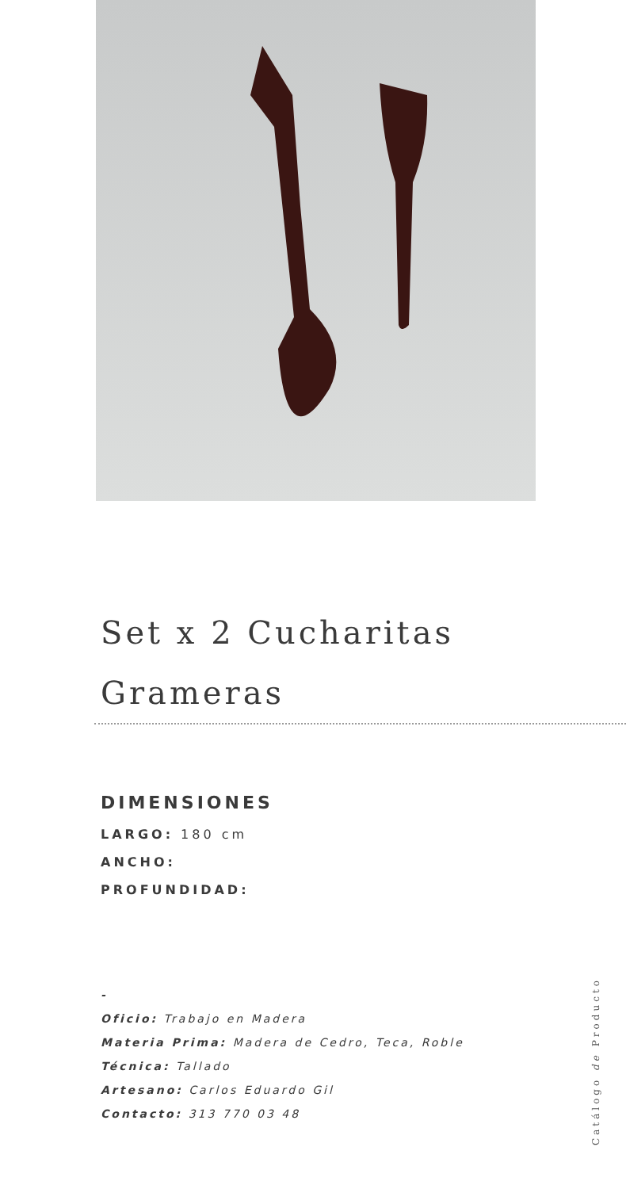Set x 2 Cucharitas
Grameras
DIMENSIONES
LARGO: 180 cm
ANCHO:
PROFUNDIDAD:
-
Oficio: Trabajo en Madera
Materia Prima: Madera de Cedro, Teca, Roble
Técnica: Tallado
Artesano: Carlos Eduardo Gil
Contacto: 313 770 03 48
Catálogo de Producto